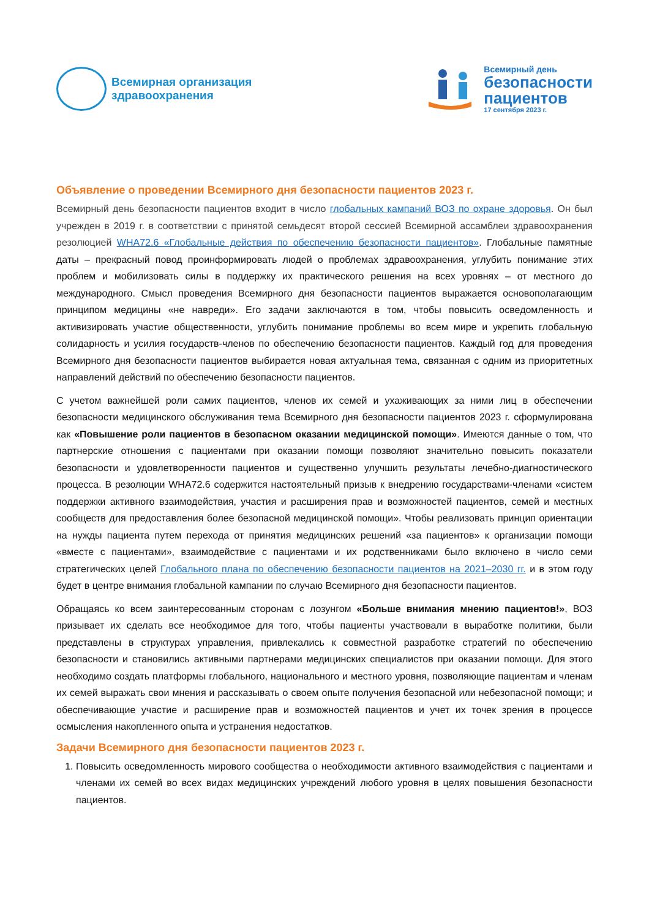Всемирная организация
здравоохранения
Всемирный день
безопасности
пациентов
17 сентября 2023 г.
Объявление о проведении Всемирного дня безопасности пациентов 2023 г.
Всемирный день безопасности пациентов входит в число глобальных кампаний ВОЗ по охране здоровья. Он был учрежден в 2019 г. в соответствии с принятой семьдесят второй сессией Всемирной ассамблеи здравоохранения резолюцией WHA72.6 «Глобальные действия по обеспечению безопасности пациентов». Глобальные памятные даты – прекрасный повод проинформировать людей о проблемах здравоохранения, углубить понимание этих проблем и мобилизовать силы в поддержку их практического решения на всех уровнях – от местного до международного. Смысл проведения Всемирного дня безопасности пациентов выражается основополагающим принципом медицины «не навреди». Его задачи заключаются в том, чтобы повысить осведомленность и активизировать участие общественности, углубить понимание проблемы во всем мире и укрепить глобальную солидарность и усилия государств-членов по обеспечению безопасности пациентов. Каждый год для проведения Всемирного дня безопасности пациентов выбирается новая актуальная тема, связанная с одним из приоритетных направлений действий по обеспечению безопасности пациентов.
С учетом важнейшей роли самих пациентов, членов их семей и ухаживающих за ними лиц в обеспечении безопасности медицинского обслуживания тема Всемирного дня безопасности пациентов 2023 г. сформулирована как «Повышение роли пациентов в безопасном оказании медицинской помощи». Имеются данные о том, что партнерские отношения с пациентами при оказании помощи позволяют значительно повысить показатели безопасности и удовлетворенности пациентов и существенно улучшить результаты лечебно-диагностического процесса. В резолюции WHA72.6 содержится настоятельный призыв к внедрению государствами-членами «систем поддержки активного взаимодействия, участия и расширения прав и возможностей пациентов, семей и местных сообществ для предоставления более безопасной медицинской помощи». Чтобы реализовать принцип ориентации на нужды пациента путем перехода от принятия медицинских решений «за пациентов» к организации помощи «вместе с пациентами», взаимодействие с пациентами и их родственниками было включено в число семи стратегических целей Глобального плана по обеспечению безопасности пациентов на 2021–2030 гг. и в этом году будет в центре внимания глобальной кампании по случаю Всемирного дня безопасности пациентов.
Обращаясь ко всем заинтересованным сторонам с лозунгом «Больше внимания мнению пациентов!», ВОЗ призывает их сделать все необходимое для того, чтобы пациенты участвовали в выработке политики, были представлены в структурах управления, привлекались к совместной разработке стратегий по обеспечению безопасности и становились активными партнерами медицинских специалистов при оказании помощи. Для этого необходимо создать платформы глобального, национального и местного уровня, позволяющие пациентам и членам их семей выражать свои мнения и рассказывать о своем опыте получения безопасной или небезопасной помощи; и обеспечивающие участие и расширение прав и возможностей пациентов и учет их точек зрения в процессе осмысления накопленного опыта и устранения недостатков.
Задачи Всемирного дня безопасности пациентов 2023 г.
1. Повысить осведомленность мирового сообщества о необходимости активного взаимодействия с пациентами и членами их семей во всех видах медицинских учреждений любого уровня в целях повышения безопасности пациентов.